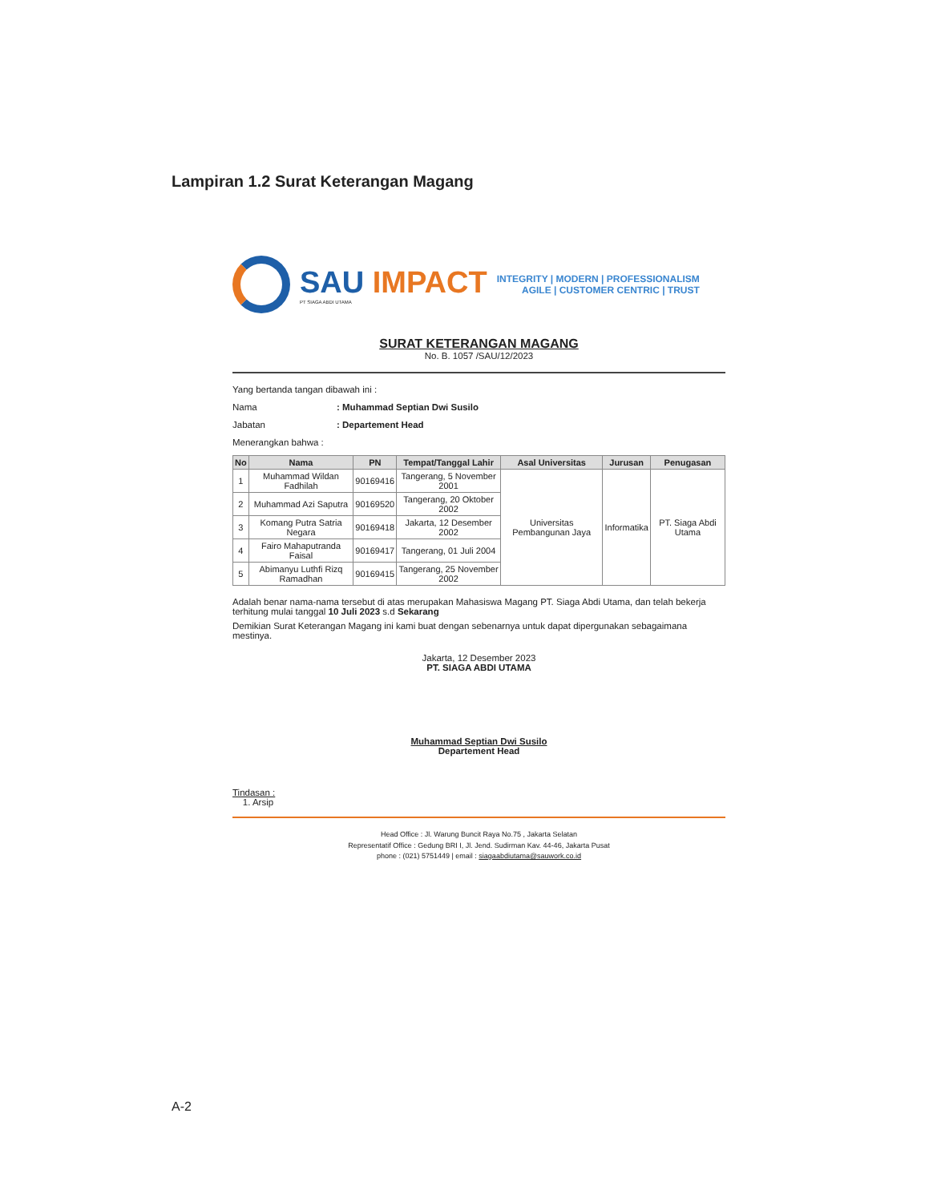Lampiran 1.2 Surat Keterangan Magang
SAU IMPACT
PT SIAGA ABDI UTAMA
INTEGRITY | MODERN | PROFESSIONALISM
AGILE | CUSTOMER CENTRIC | TRUST
SURAT KETERANGAN MAGANG
No. B. 1057 /SAU/12/2023
Yang bertanda tangan dibawah ini :
Nama: Muhammad Septian Dwi Susilo
Jabatan: Departement Head
Menerangkan bahwa :
| No | Nama | PN | Tempat/Tanggal Lahir | Asal Universitas | Jurusan | Penugasan |
| --- | --- | --- | --- | --- | --- | --- |
| 1 | Muhammad Wildan Fadhilah | 90169416 | Tangerang, 5 November 2001 | Universitas Pembangunan Jaya | Informatika | PT. Siaga Abdi Utama |
| 2 | Muhammad Azi Saputra | 90169520 | Tangerang, 20 Oktober 2002 | | | |
| 3 | Komang Putra Satria Negara | 90169418 | Jakarta, 12 Desember 2002 | | | |
| 4 | Fairo Mahaputranda Faisal | 90169417 | Tangerang, 01 Juli 2004 | | | |
| 5 | Abimanyu Luthfi Rizq Ramadhan | 90169415 | Tangerang, 25 November 2002 | | | |
Adalah benar nama-nama tersebut di atas merupakan Mahasiswa Magang PT. Siaga Abdi Utama, dan telah bekerja terhitung mulai tanggal 10 Juli 2023 s.d Sekarang
Demikian Surat Keterangan Magang ini kami buat dengan sebenarnya untuk dapat dipergunakan sebagaimana mestinya.
Jakarta, 12 Desember 2023
PT. SIAGA ABDI UTAMA
Muhammad Septian Dwi Susilo
Departement Head
Tindasan :
1. Arsip
Head Office : Jl. Warung Buncit Raya No.75 , Jakarta Selatan
Representatif Office : Gedung BRI I, Jl. Jend. Sudirman Kav. 44-46, Jakarta Pusat
phone : (021) 5751449 | email : siagaabdiutama@sauwork.co.id
A-2